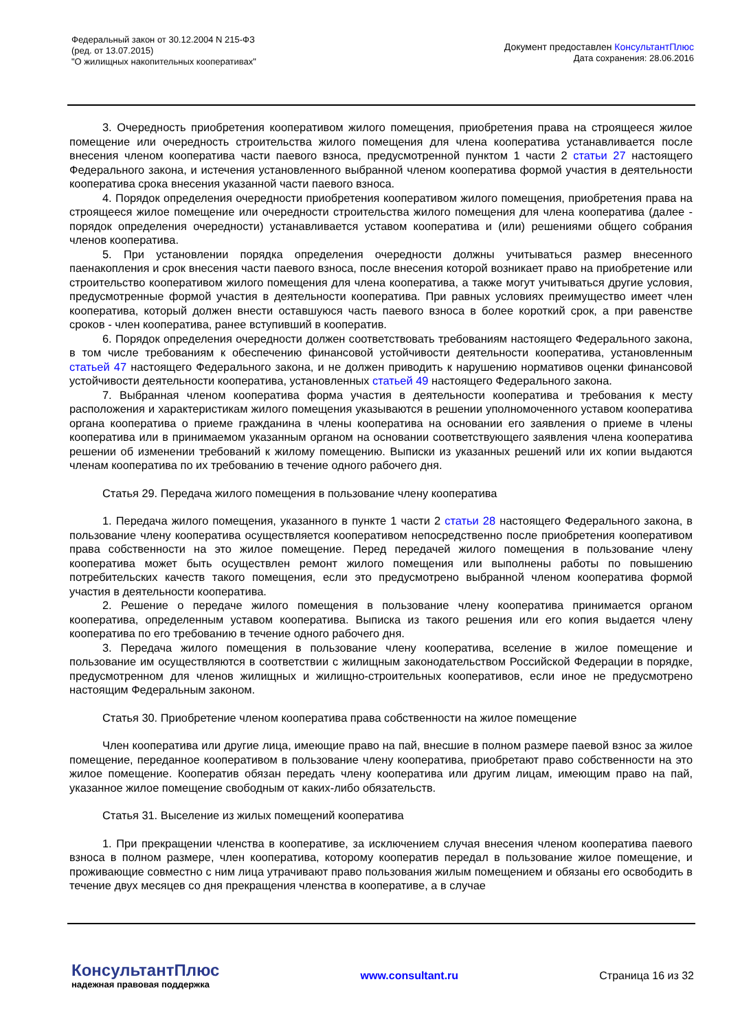Федеральный закон от 30.12.2004 N 215-ФЗ
(ред. от 13.07.2015)
"О жилищных накопительных кооперативах"
Документ предоставлен КонсультантПлюс
Дата сохранения: 28.06.2016
3. Очередность приобретения кооперативом жилого помещения, приобретения права на строящееся жилое помещение или очередность строительства жилого помещения для члена кооператива устанавливается после внесения членом кооператива части паевого взноса, предусмотренной пунктом 1 части 2 статьи 27 настоящего Федерального закона, и истечения установленного выбранной членом кооператива формой участия в деятельности кооператива срока внесения указанной части паевого взноса.
4. Порядок определения очередности приобретения кооперативом жилого помещения, приобретения права на строящееся жилое помещение или очередности строительства жилого помещения для члена кооператива (далее - порядок определения очередности) устанавливается уставом кооператива и (или) решениями общего собрания членов кооператива.
5. При установлении порядка определения очередности должны учитываться размер внесенного паенакопления и срок внесения части паевого взноса, после внесения которой возникает право на приобретение или строительство кооперативом жилого помещения для члена кооператива, а также могут учитываться другие условия, предусмотренные формой участия в деятельности кооператива. При равных условиях преимущество имеет член кооператива, который должен внести оставшуюся часть паевого взноса в более короткий срок, а при равенстве сроков - член кооператива, ранее вступивший в кооператив.
6. Порядок определения очередности должен соответствовать требованиям настоящего Федерального закона, в том числе требованиям к обеспечению финансовой устойчивости деятельности кооператива, установленным статьей 47 настоящего Федерального закона, и не должен приводить к нарушению нормативов оценки финансовой устойчивости деятельности кооператива, установленных статьей 49 настоящего Федерального закона.
7. Выбранная членом кооператива форма участия в деятельности кооператива и требования к месту расположения и характеристикам жилого помещения указываются в решении уполномоченного уставом кооператива органа кооператива о приеме гражданина в члены кооператива на основании его заявления о приеме в члены кооператива или в принимаемом указанным органом на основании соответствующего заявления члена кооператива решении об изменении требований к жилому помещению. Выписки из указанных решений или их копии выдаются членам кооператива по их требованию в течение одного рабочего дня.
Статья 29. Передача жилого помещения в пользование члену кооператива
1. Передача жилого помещения, указанного в пункте 1 части 2 статьи 28 настоящего Федерального закона, в пользование члену кооператива осуществляется кооперативом непосредственно после приобретения кооперативом права собственности на это жилое помещение. Перед передачей жилого помещения в пользование члену кооператива может быть осуществлен ремонт жилого помещения или выполнены работы по повышению потребительских качеств такого помещения, если это предусмотрено выбранной членом кооператива формой участия в деятельности кооператива.
2. Решение о передаче жилого помещения в пользование члену кооператива принимается органом кооператива, определенным уставом кооператива. Выписка из такого решения или его копия выдается члену кооператива по его требованию в течение одного рабочего дня.
3. Передача жилого помещения в пользование члену кооператива, вселение в жилое помещение и пользование им осуществляются в соответствии с жилищным законодательством Российской Федерации в порядке, предусмотренном для членов жилищных и жилищно-строительных кооперативов, если иное не предусмотрено настоящим Федеральным законом.
Статья 30. Приобретение членом кооператива права собственности на жилое помещение
Член кооператива или другие лица, имеющие право на пай, внесшие в полном размере паевой взнос за жилое помещение, переданное кооперативом в пользование члену кооператива, приобретают право собственности на это жилое помещение. Кооператив обязан передать члену кооператива или другим лицам, имеющим право на пай, указанное жилое помещение свободным от каких-либо обязательств.
Статья 31. Выселение из жилых помещений кооператива
1. При прекращении членства в кооперативе, за исключением случая внесения членом кооператива паевого взноса в полном размере, член кооператива, которому кооператив передал в пользование жилое помещение, и проживающие совместно с ним лица утрачивают право пользования жилым помещением и обязаны его освободить в течение двух месяцев со дня прекращения членства в кооперативе, а в случае
КонсультантПлюс
надежная правовая поддержка
www.consultant.ru Страница 16 из 32